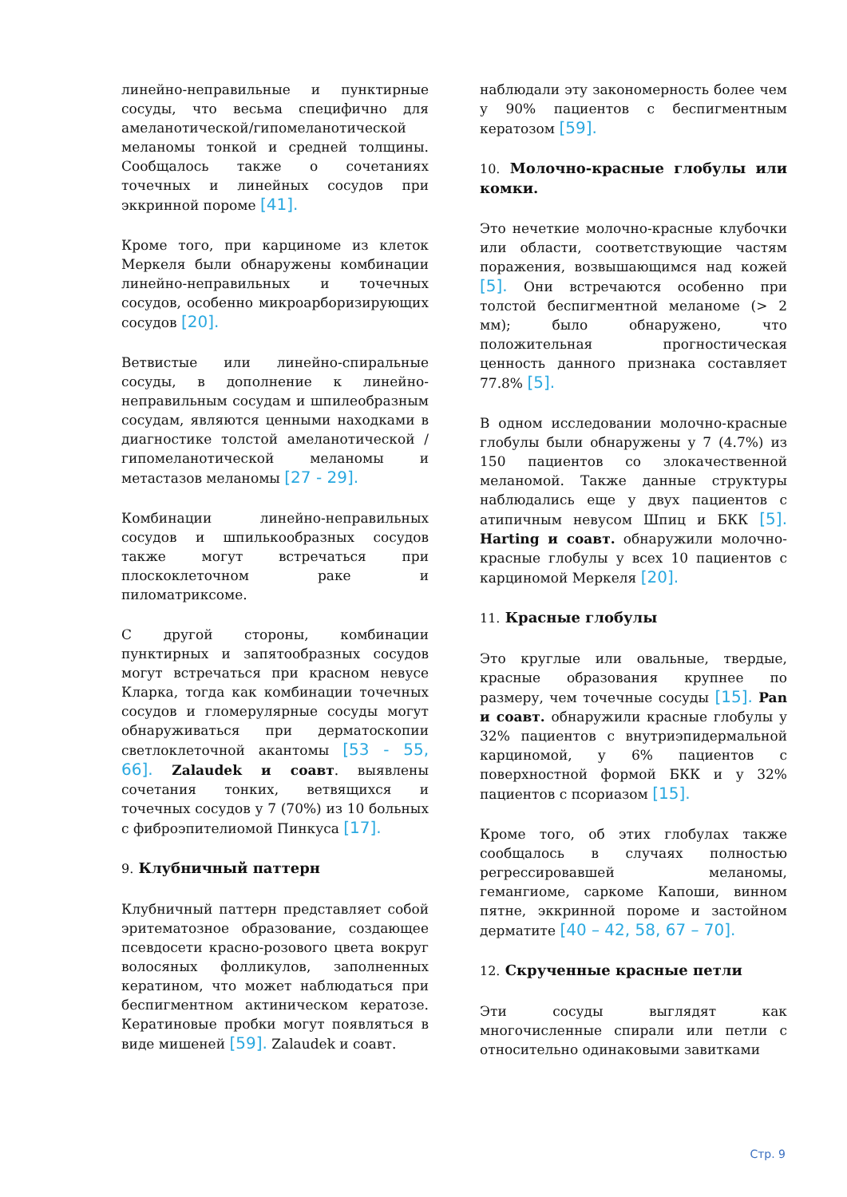линейно-неправильные и пунктирные сосуды, что весьма специфично для амеланотической/гипомеланотической меланомы тонкой и средней толщины. Сообщалось также о сочетаниях точечных и линейных сосудов при эккринной пороме [41].
Кроме того, при карциноме из клеток Меркеля были обнаружены комбинации линейно-неправильных и точечных сосудов, особенно микроарбо­ризирующих сосудов [20].
Ветвистые или линейно-спиральные сосуды, в дополнение к линейно-неправильным сосудам и шпилеобразным сосудам, являются ценными находками в диагностике толстой амеланотической / гипомела­нотической меланомы и метастазов меланомы [27 - 29].
Комбинации линейно-неправильных сосудов и шпилькообразных сосудов также могут встречаться при плоскоклеточном раке и пиломатриксоме.
С другой стороны, комбинации пунктирных и запятообразных сосудов могут встречаться при красном невусе Кларка, тогда как комбинации точечных сосудов и гломерулярные сосуды могут обнаруживаться при дерматоскопии светлоклеточной акантомы [53 - 55, 66]. Zalaudek и соавт. выявлены сочетания тонких, ветвящихся и точечных сосудов у 7 (70%) из 10 больных с фиброэпителиомой Пинкуса [17].
9. Клубничный паттерн
Клубничный паттерн представляет собой эритематозное образование, создающее псевдосети красно-розового цвета вокруг волосяных фолликулов, заполненных кератином, что может наблюдаться при беспигментном актиническом кератозе. Кератиновые пробки могут появляться в виде мишеней [59]. Zalaudek и соавт.
наблюдали эту закономерность более чем у 90% пациентов с беспигментным кератозом [59].
10. Молочно-красные глобулы или комки.
Это нечеткие молочно-красные клубочки или области, соответствующие частям поражения, возвышающимся над кожей [5]. Они встречаются особенно при толстой беспигментной меланоме (> 2 мм); было обнаружено, что положительная прогностическая ценность данного признака составляет 77.8% [5].
В одном исследовании молочно-красные глобулы были обнаружены у 7 (4.7%) из 150 пациентов со злокачественной меланомой. Также данные структуры наблюдались еще у двух пациентов с атипичным невусом Шпиц и БКК [5]. Harting и соавт. обнаружили молочно-красные глобулы у всех 10 пациентов с карциномой Меркеля [20].
11. Красные глобулы
Это круглые или овальные, твердые, красные образования крупнее по размеру, чем точечные сосуды [15]. Pan и соавт. обнаружили красные глобулы у 32% пациентов с внутриэпидермальной карциномой, у 6% пациентов с поверхностной формой БКК и у 32% пациентов с псориазом [15].
Кроме того, об этих глобулах также сообщалось в случаях полностью регрессировавшей меланомы, гемангиоме, саркоме Капоши, винном пятне, эккринной пороме и застойном дерматите [40 – 42, 58, 67 – 70].
12. Скрученные красные петли
Эти сосуды выглядят как многочисленные спирали или петли с относительно одинаковыми завитками
Стр. 9